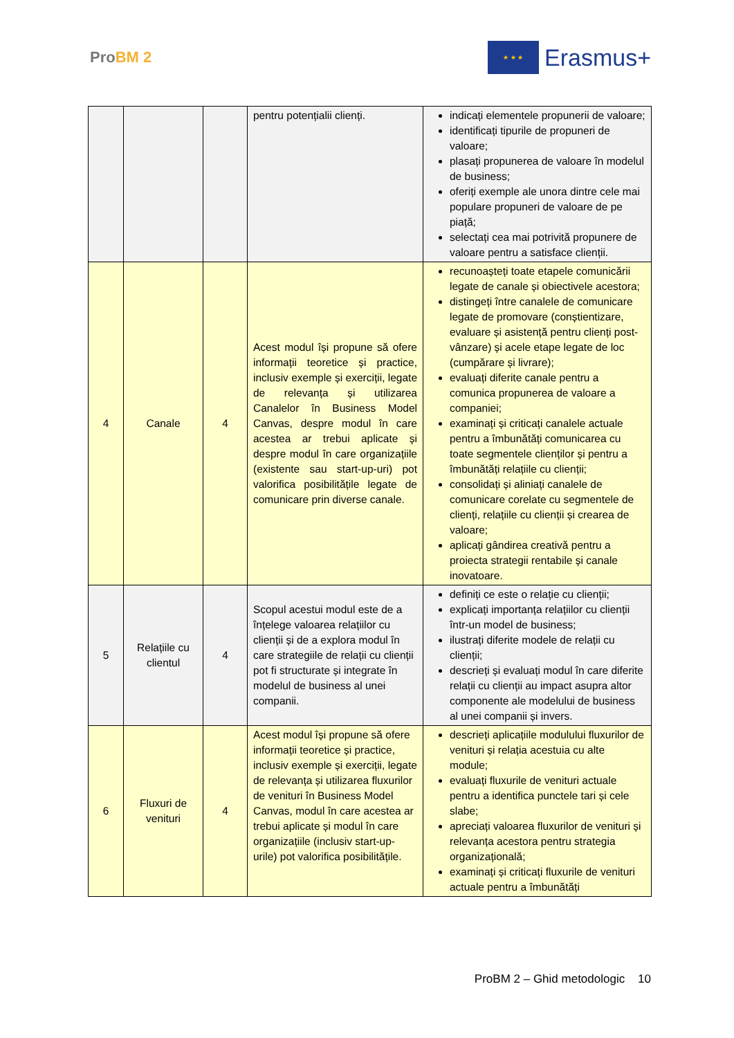ProBM 2
★ ★ ★
Erasmus+
| | | | pentru potențialii clienți. | indicați elementele propunerii de valoare; identificați tipurile de propuneri de valoare; plasați propunerea de valoare în modelul de business; oferiți exemple ale unora dintre cele mai populare propuneri de valoare de pe piață; selectați cea mai potrivită propunere de valoare pentru a satisface clienții. |
| 4 | Canale | 4 | Acest modul își propune să ofere informații teoretice și practice, inclusiv exemple și exerciții, legate de relevanța și utilizarea Canalelor în Business Model Canvas, despre modul în care acestea ar trebui aplicate și despre modul în care organizațiile (existente sau start-up-uri) pot valorifica posibilitățile legate de comunicare prin diverse canale. | recunoașteți toate etapele comunicării legate de canale și obiectivele acestora; distingeți între canalele de comunicare legate de promovare (conștientizare, evaluare și asistență pentru clienți post-vânzare) și acele etape legate de loc (cumpărare și livrare); evaluați diferite canale pentru a comunica propunerea de valoare a companiei; examinați și criticați canalele actuale pentru a îmbunătăți comunicarea cu toate segmentele clienților și pentru a îmbunătăți relațiile cu clienții; consolidați și aliniați canalele de comunicare corelate cu segmentele de clienți, relațiile cu clienții și crearea de valoare; aplicați gândirea creativă pentru a proiecta strategii rentabile și canale inovatoare. |
| 5 | Relațiile cu clientul | 4 | Scopul acestui modul este de a înțelege valoarea relațiilor cu clienții și de a explora modul în care strategiile de relații cu clienții pot fi structurate și integrate în modelul de business al unei companii. | definiți ce este o relație cu clienții; explicați importanța relațiilor cu clienții într-un model de business; ilustrați diferite modele de relații cu clienții; descrieți și evaluați modul în care diferite relații cu clienții au impact asupra altor componente ale modelului de business al unei companii și invers. |
| 6 | Fluxuri de venituri | 4 | Acest modul își propune să ofere informații teoretice și practice, inclusiv exemple și exerciții, legate de relevanța și utilizarea fluxurilor de venituri în Business Model Canvas, modul în care acestea ar trebui aplicate și modul în care organizațiile (inclusiv start-up-urile) pot valorifica posibilitățile. | descrieți aplicațiile modulului fluxurilor de venituri și relația acestuia cu alte module; evaluați fluxurile de venituri actuale pentru a identifica punctele tari și cele slabe; apreciați valoarea fluxurilor de venituri și relevanța acestora pentru strategia organizațională; examinați și criticați fluxurile de venituri actuale pentru a îmbunătăți |
ProBM 2 – Ghid metodologic 10